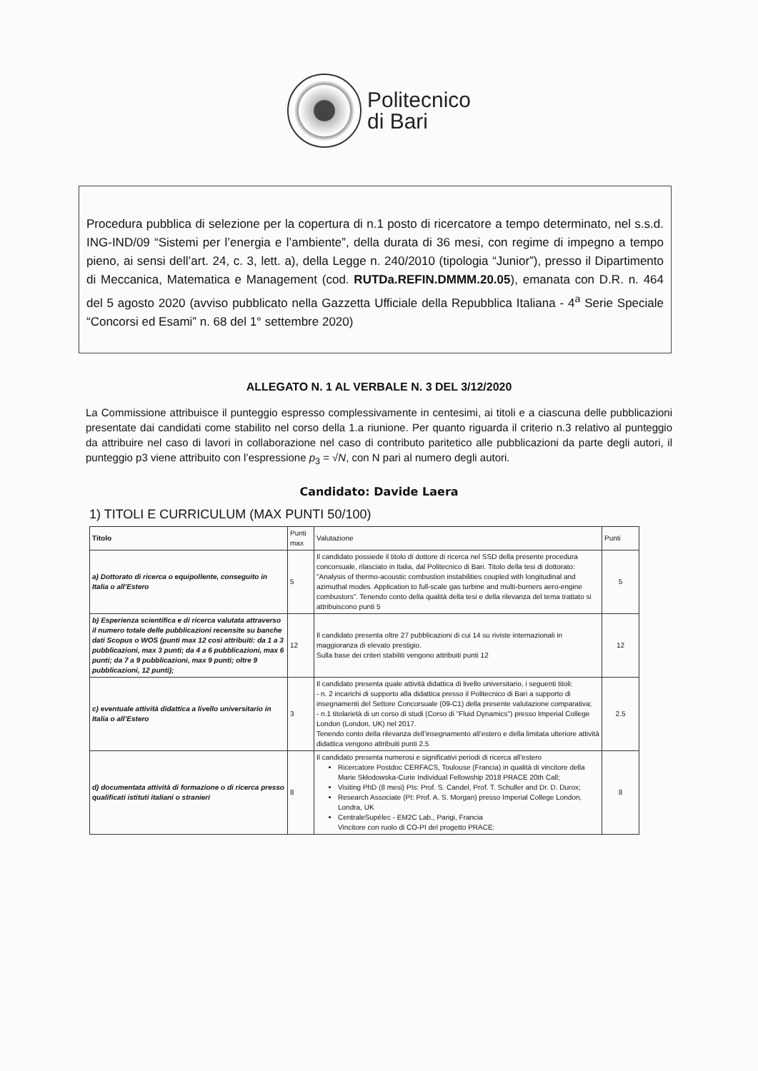Politecnico
di Bari
Procedura pubblica di selezione per la copertura di n.1 posto di ricercatore a tempo determinato, nel s.s.d. ING-IND/09 “Sistemi per l’energia e l’ambiente”, della durata di 36 mesi, con regime di impegno a tempo pieno, ai sensi dell’art. 24, c. 3, lett. a), della Legge n. 240/2010 (tipologia “Junior”), presso il Dipartimento di Meccanica, Matematica e Management (cod. RUTDa.REFIN.DMMM.20.05), emanata con D.R. n. 464 del 5 agosto 2020 (avviso pubblicato nella Gazzetta Ufficiale della Repubblica Italiana - 4<sup>a</sup> Serie Speciale “Concorsi ed Esami” n. 68 del 1° settembre 2020)
ALLEGATO N. 1 AL VERBALE N. 3 DEL 3/12/2020
La Commissione attribuisce il punteggio espresso complessivamente in centesimi, ai titoli e a ciascuna delle pubblicazioni presentate dai candidati come stabilito nel corso della 1.a riunione. Per quanto riguarda il criterio n.3 relativo al punteggio da attribuire nel caso di lavori in collaborazione nel caso di contributo paritetico alle pubblicazioni da parte degli autori, il punteggio p3 viene attribuito con l’espressione p<sub>3</sub> = √N, con N pari al numero degli autori.
Candidato: Davide Laera
1) TITOLI E CURRICULUM (MAX PUNTI 50/100)
| Titolo | Punti max | Valutazione | Punti |
| --- | --- | --- | --- |
| a) Dottorato di ricerca o equipollente, conseguito in Italia o all’Estero | 5 | Il candidato possiede il titolo di dottore di ricerca nel SSD della presente procedura concorsuale, rilasciato in Italia, dal Politecnico di Bari. Titolo della tesi di dottorato: "Analysis of thermo-acoustic combustion instabilities coupled with longitudinal and azimuthal modes. Application to full-scale gas turbine and multi-burners aero-engine combustors". Tenendo conto della qualità della tesi e della rilevanza del tema trattato si attribuiscono punti 5 | 5 |
| b) Esperienza scientifica e di ricerca valutata attraverso il numero totale delle pubblicazioni recensite su banche dati Scopus o WOS (punti max 12 così attribuiti: da 1 a 3 pubblicazioni, max 3 punti; da 4 a 6 pubblicazioni, max 6 punti; da 7 a 9 pubblicazioni, max 9 punti; oltre 9 pubblicazioni, 12 punti); | 12 | Il candidato presenta oltre 27 pubblicazioni di cui 14 su riviste internazionali in maggioranza di elevato prestigio. Sulla base dei criteri stabiliti vengono attribuiti punti 12 | 12 |
| c) eventuale attività didattica a livello universitario in Italia o all’Estero | 3 | Il candidato presenta quale attività didattica di livello universitario, i seguenti titoli: - n. 2 incarichi di supporto alla didattica presso il Politecnico di Bari a supporto di insegnamenti del Settore Concorsuale (09-C1) della presente valutazione comparativa; - n.1 titolarietà di un corso di studi (Corso di "Fluid Dynamics") presso Imperial College London (London, UK) nel 2017. Tenendo conto della rilevanza dell’insegnamento all’estero e della limitata ulteriore attività didattica vengono attribuiti punti 2.5 | 2.5 |
| d) documentata attività di formazione o di ricerca presso qualificati istituti italiani o stranieri | 8 | Il candidato presenta numerosi e significativi periodi di ricerca all’estero Ricercatore Postdoc CERFACS, Toulouse (Francia) in qualità di vincitore della Marie Skłodowska-Curie Individual Fellowship 2018 PRACE 20th Call; Visiting PhD (8 mesi) PIs: Prof. S. Candel, Prof. T. Schuller and Dr. D. Durox; Research Associate (PI: Prof. A. S. Morgan) presso Imperial College London, Londra, UK CentraleSupélec - EM2C Lab., Parigi, Francia Vincitore con ruolo di CO-PI del progetto PRACE: | 8 |